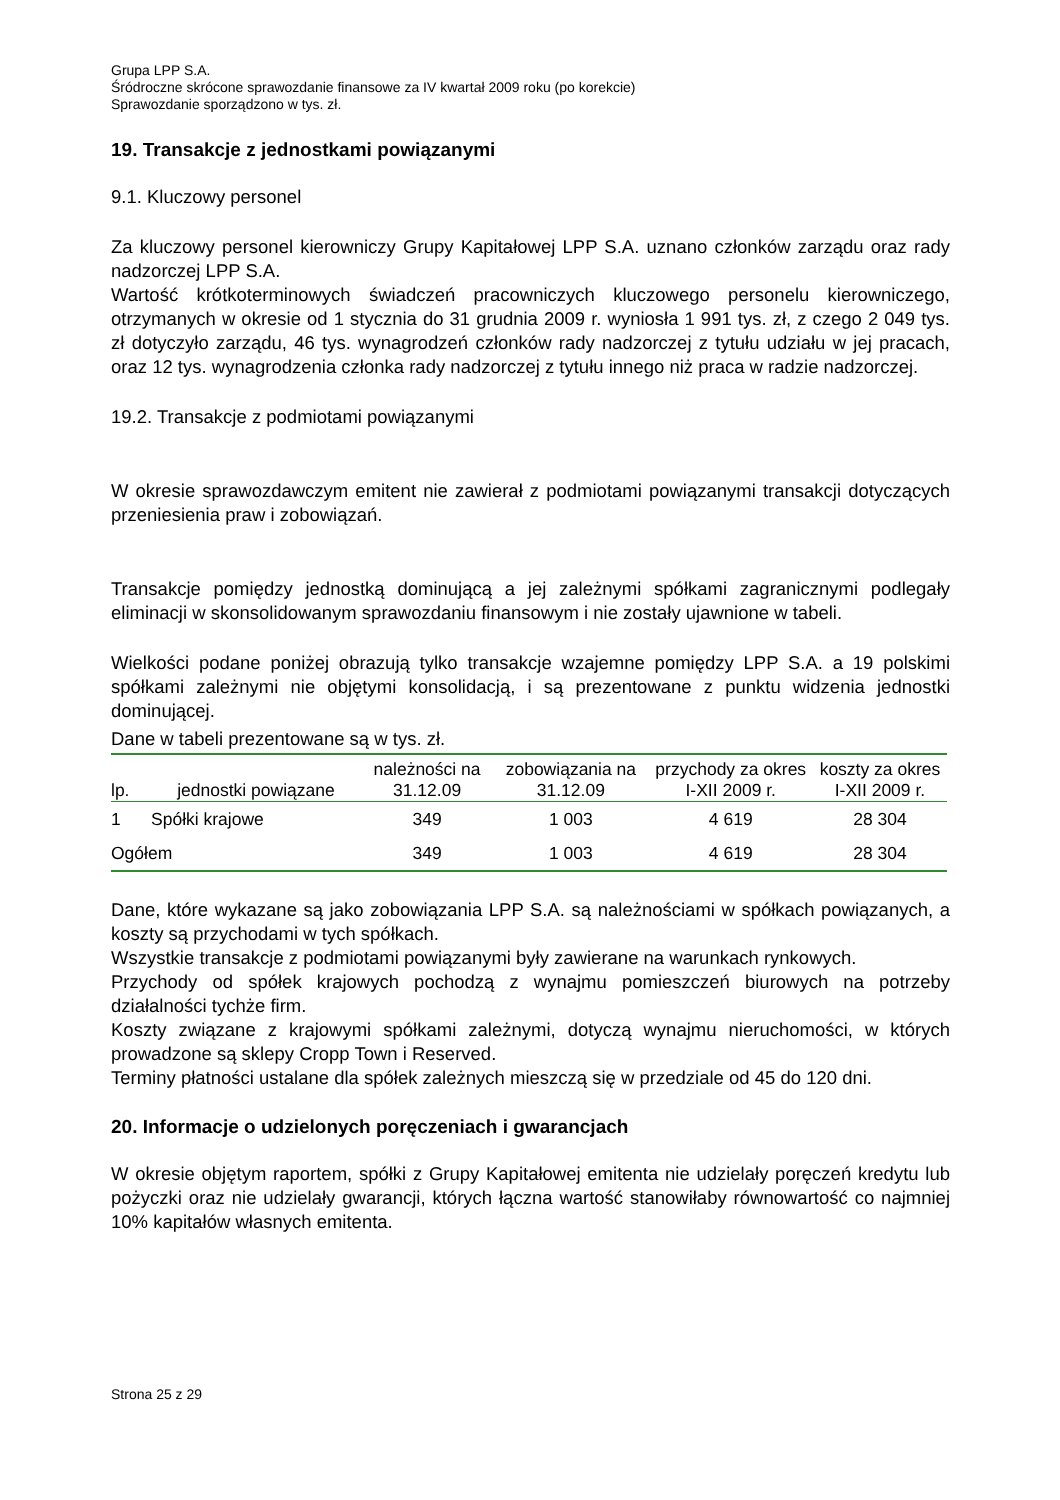Grupa LPP S.A.
Śródroczne skrócone sprawozdanie finansowe za IV kwartał 2009 roku (po korekcie)
Sprawozdanie sporządzono w tys. zł.
19. Transakcje z jednostkami powiązanymi
9.1. Kluczowy personel
Za kluczowy personel kierowniczy Grupy Kapitałowej LPP S.A. uznano członków zarządu oraz rady nadzorczej LPP S.A.
Wartość krótkoterminowych świadczeń pracowniczych kluczowego personelu kierowniczego, otrzymanych w okresie od 1 stycznia do 31 grudnia 2009 r. wyniosła 1 991 tys. zł, z czego 2 049 tys. zł dotyczyło zarządu, 46 tys. wynagrodzeń członków rady nadzorczej z tytułu udziału w jej pracach, oraz 12 tys. wynagrodzenia członka rady nadzorczej z tytułu innego niż praca w radzie nadzorczej.
19.2. Transakcje z podmiotami powiązanymi
W okresie sprawozdawczym emitent nie zawierał z podmiotami powiązanymi transakcji dotyczących przeniesienia praw i zobowiązań.
Transakcje pomiędzy jednostką dominującą a jej zależnymi spółkami zagranicznymi podlegały eliminacji w skonsolidowanym sprawozdaniu finansowym i nie zostały ujawnione w tabeli.
Wielkości podane poniżej obrazują tylko transakcje wzajemne pomiędzy LPP S.A. a 19 polskimi spółkami zależnymi nie objętymi konsolidacją, i są prezentowane z punktu widzenia jednostki dominującej.
Dane w tabeli prezentowane są w tys. zł.
| lp. | jednostki powiązane | należności na 31.12.09 | zobowiązania na 31.12.09 | przychody za okres I-XII 2009 r. | koszty za okres I-XII 2009 r. |
| --- | --- | --- | --- | --- | --- |
| 1 | Spółki krajowe | 349 | 1 003 | 4 619 | 28 304 |
| Ogółem | | 349 | 1 003 | 4 619 | 28 304 |
Dane, które wykazane są jako zobowiązania LPP S.A. są należnościami w spółkach powiązanych, a koszty są przychodami w tych spółkach.
Wszystkie transakcje z podmiotami powiązanymi były zawierane na warunkach rynkowych.
Przychody od spółek krajowych pochodzą z wynajmu pomieszczeń biurowych na potrzeby działalności tychże firm.
Koszty związane z krajowymi spółkami zależnymi, dotyczą wynajmu nieruchomości, w których prowadzone są sklepy Cropp Town i Reserved.
Terminy płatności ustalane dla spółek zależnych mieszczą się w przedziale od 45 do 120 dni.
20. Informacje o udzielonych poręczeniach i gwarancjach
W okresie objętym raportem, spółki z Grupy Kapitałowej emitenta nie udzielały poręczeń kredytu lub pożyczki oraz nie udzielały gwarancji, których łączna wartość stanowiłaby równowartość co najmniej 10% kapitałów własnych emitenta.
Strona 25 z 29